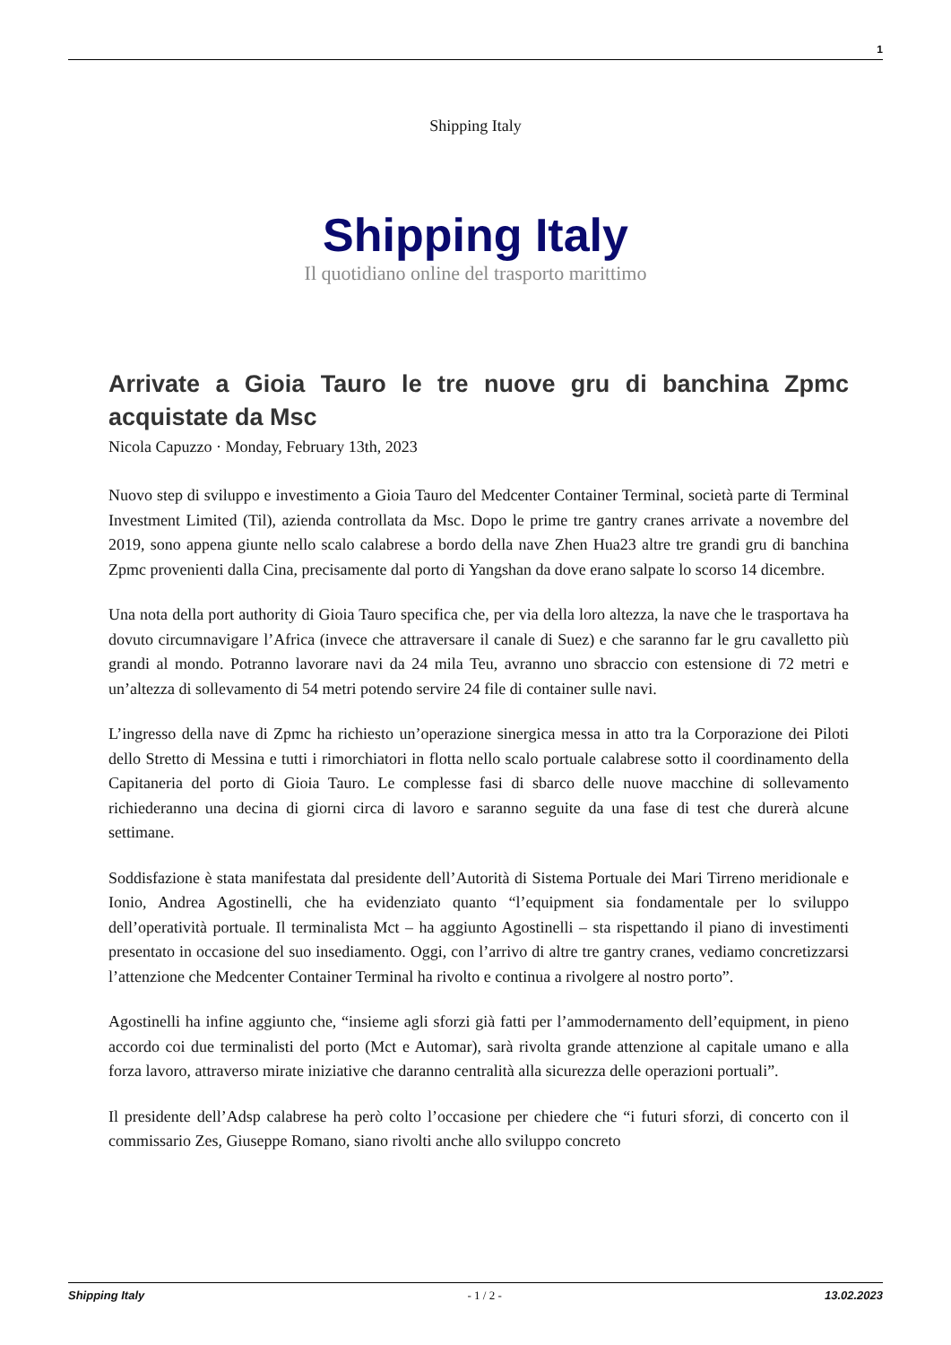1
Shipping Italy
Shipping Italy
Il quotidiano online del trasporto marittimo
Arrivate a Gioia Tauro le tre nuove gru di banchina Zpmc acquistate da Msc
Nicola Capuzzo · Monday, February 13th, 2023
Nuovo step di sviluppo e investimento a Gioia Tauro del Medcenter Container Terminal, società parte di Terminal Investment Limited (Til), azienda controllata da Msc. Dopo le prime tre gantry cranes arrivate a novembre del 2019, sono appena giunte nello scalo calabrese a bordo della nave Zhen Hua23 altre tre grandi gru di banchina Zpmc provenienti dalla Cina, precisamente dal porto di Yangshan da dove erano salpate lo scorso 14 dicembre.
Una nota della port authority di Gioia Tauro specifica che, per via della loro altezza, la nave che le trasportava ha dovuto circumnavigare l’Africa (invece che attraversare il canale di Suez) e che saranno far le gru cavalletto più grandi al mondo. Potranno lavorare navi da 24 mila Teu, avranno uno sbraccio con estensione di 72 metri e un’altezza di sollevamento di 54 metri potendo servire 24 file di container sulle navi.
L’ingresso della nave di Zpmc ha richiesto un’operazione sinergica messa in atto tra la Corporazione dei Piloti dello Stretto di Messina e tutti i rimorchiatori in flotta nello scalo portuale calabrese sotto il coordinamento della Capitaneria del porto di Gioia Tauro. Le complesse fasi di sbarco delle nuove macchine di sollevamento richiederanno una decina di giorni circa di lavoro e saranno seguite da una fase di test che durerà alcune settimane.
Soddisfazione è stata manifestata dal presidente dell’Autorità di Sistema Portuale dei Mari Tirreno meridionale e Ionio, Andrea Agostinelli, che ha evidenziato quanto “l’equipment sia fondamentale per lo sviluppo dell’operatività portuale. Il terminalista Mct – ha aggiunto Agostinelli – sta rispettando il piano di investimenti presentato in occasione del suo insediamento. Oggi, con l’arrivo di altre tre gantry cranes, vediamo concretizzarsi l’attenzione che Medcenter Container Terminal ha rivolto e continua a rivolgere al nostro porto”.
Agostinelli ha infine aggiunto che, “insieme agli sforzi già fatti per l’ammodernamento dell’equipment, in pieno accordo coi due terminalisti del porto (Mct e Automar), sarà rivolta grande attenzione al capitale umano e alla forza lavoro, attraverso mirate iniziative che daranno centralità alla sicurezza delle operazioni portuali”.
Il presidente dell’Adsp calabrese ha però colto l’occasione per chiedere che “i futuri sforzi, di concerto con il commissario Zes, Giuseppe Romano, siano rivolti anche allo sviluppo concreto
Shipping Italy - 1 / 2 - 13.02.2023